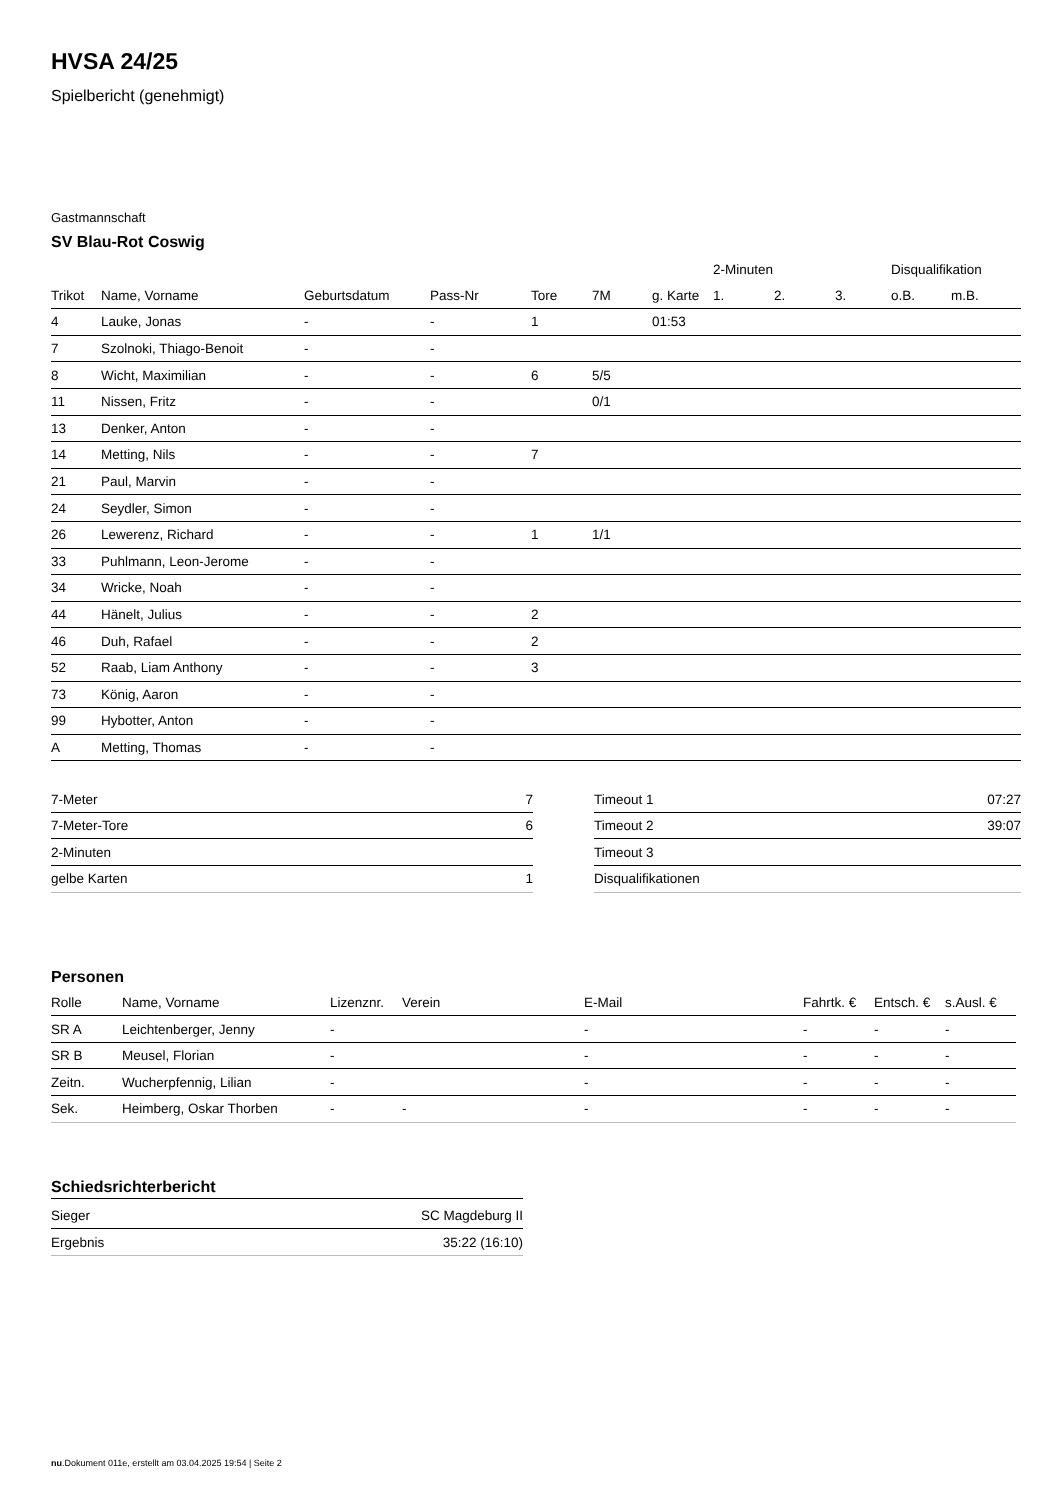HVSA 24/25
Spielbericht (genehmigt)
Gastmannschaft
SV Blau-Rot Coswig
| | | | | | | | 2-Minuten | | | Disqualifikation | |
| Trikot | Name, Vorname | Geburtsdatum | Pass-Nr | Tore | 7M | g. Karte | 1. | 2. | 3. | o.B. | m.B. |
| 4 | Lauke, Jonas | - | - | 1 | | 01:53 | | | | | |
| 7 | Szolnoki, Thiago-Benoit | - | - | | | | | | | | |
| 8 | Wicht, Maximilian | - | - | 6 | 5/5 | | | | | | |
| 11 | Nissen, Fritz | - | - | | 0/1 | | | | | | |
| 13 | Denker, Anton | - | - | | | | | | | | |
| 14 | Metting, Nils | - | - | 7 | | | | | | | |
| 21 | Paul, Marvin | - | - | | | | | | | | |
| 24 | Seydler, Simon | - | - | | | | | | | | |
| 26 | Lewerenz, Richard | - | - | 1 | 1/1 | | | | | | |
| 33 | Puhlmann, Leon-Jerome | - | - | | | | | | | | |
| 34 | Wricke, Noah | - | - | | | | | | | | |
| 44 | Hänelt, Julius | - | - | 2 | | | | | | | |
| 46 | Duh, Rafael | - | - | 2 | | | | | | | |
| 52 | Raab, Liam Anthony | - | - | 3 | | | | | | | |
| 73 | König, Aaron | - | - | | | | | | | | |
| 99 | Hybotter, Anton | - | - | | | | | | | | |
| A | Metting, Thomas | - | - | | | | | | | | |
| 7-Meter | 7 |
| 7-Meter-Tore | 6 |
| 2-Minuten | |
| gelbe Karten | 1 |
| Timeout 1 | 07:27 |
| Timeout 2 | 39:07 |
| Timeout 3 | |
| Disqualifikationen | |
Personen
| Rolle | Name, Vorname | Lizenznr. | Verein | E-Mail | Fahrtk. € | Entsch. € | s.Ausl. € |
| --- | --- | --- | --- | --- | --- | --- | --- |
| SR A | Leichtenberger, Jenny | - | | - | - | - | - |
| SR B | Meusel, Florian | - | | - | - | - | - |
| Zeitn. | Wucherpfennig, Lilian | - | | - | - | - | - |
| Sek. | Heimberg, Oskar Thorben | - | - | - | - | - | - |
Schiedsrichterbericht
| Sieger | SC Magdeburg II |
| Ergebnis | 35:22 (16:10) |
nu.Dokument 011e, erstellt am 03.04.2025 19:54 | Seite 2